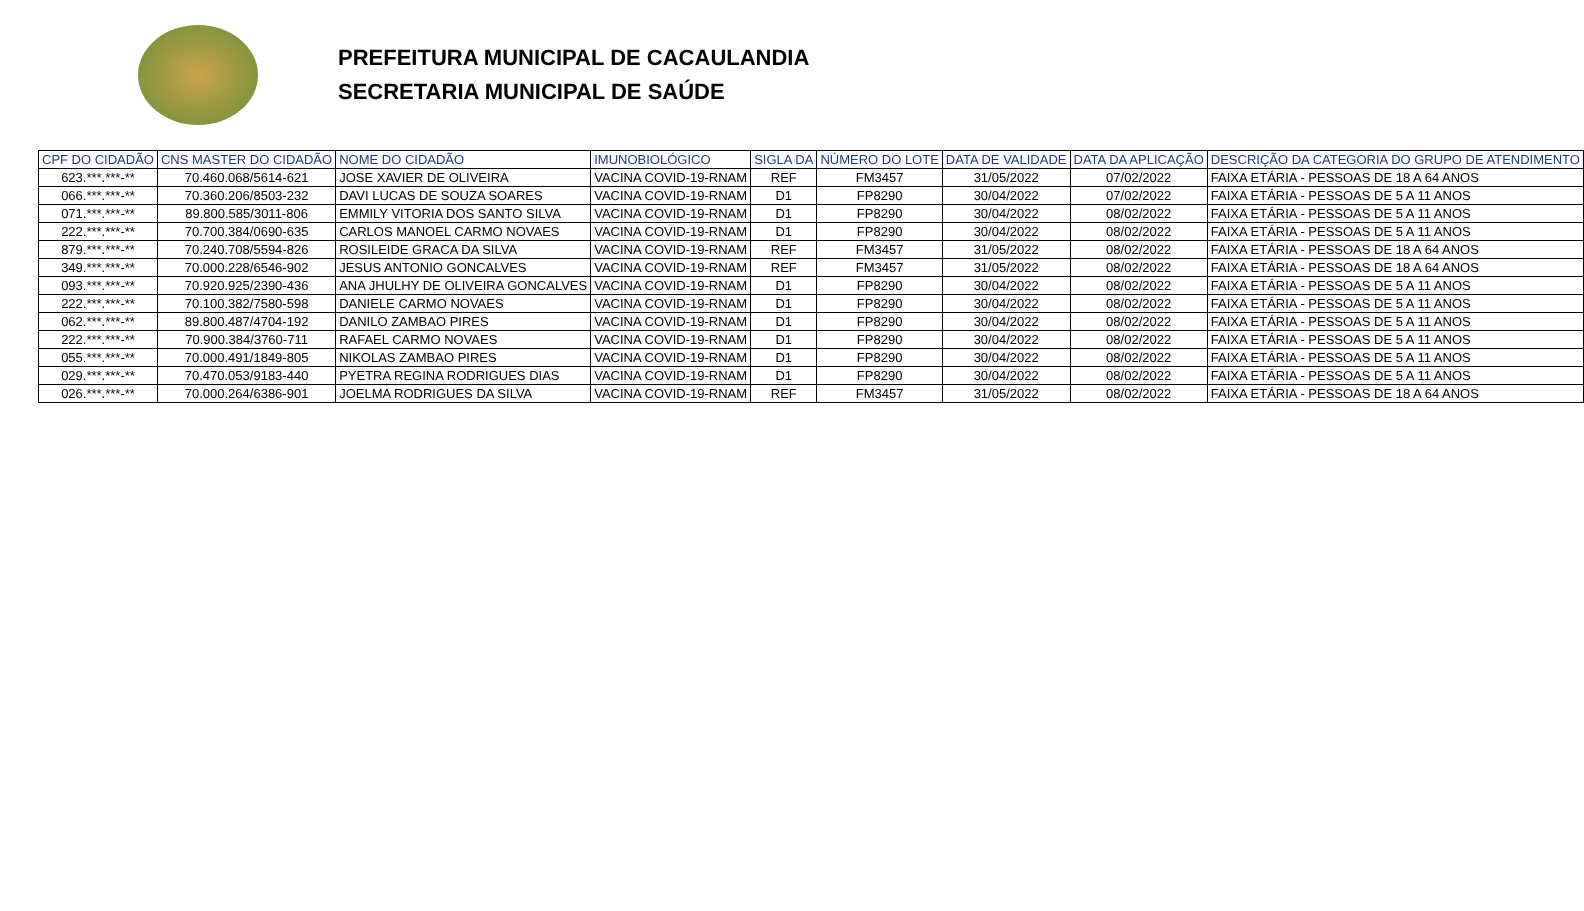PREFEITURA MUNICIPAL DE CACAULANDIA
SECRETARIA MUNICIPAL DE SAÚDE
| CPF DO CIDADÃO | CNS MASTER DO CIDADÃO | NOME DO CIDADÃO | IMUNOBIOLÓGICO | SIGLA DA | NÚMERO DO LOTE | DATA DE VALIDADE | DATA DA APLICAÇÃO | DESCRIÇÃO DA CATEGORIA DO GRUPO DE ATENDIMENTO |
| --- | --- | --- | --- | --- | --- | --- | --- | --- |
| 623.***.***-** | 70.460.068/5614-621 | JOSE XAVIER DE OLIVEIRA | VACINA COVID-19-RNAM | REF | FM3457 | 31/05/2022 | 07/02/2022 | FAIXA ETÁRIA - PESSOAS DE 18 A 64 ANOS |
| 066.***.***-** | 70.360.206/8503-232 | DAVI LUCAS DE SOUZA SOARES | VACINA COVID-19-RNAM | D1 | FP8290 | 30/04/2022 | 07/02/2022 | FAIXA ETÁRIA - PESSOAS DE 5 A 11 ANOS |
| 071.***.***-** | 89.800.585/3011-806 | EMMILY VITORIA DOS SANTO SILVA | VACINA COVID-19-RNAM | D1 | FP8290 | 30/04/2022 | 08/02/2022 | FAIXA ETÁRIA - PESSOAS DE 5 A 11 ANOS |
| 222.***.***-** | 70.700.384/0690-635 | CARLOS MANOEL CARMO NOVAES | VACINA COVID-19-RNAM | D1 | FP8290 | 30/04/2022 | 08/02/2022 | FAIXA ETÁRIA - PESSOAS DE 5 A 11 ANOS |
| 879.***.***-** | 70.240.708/5594-826 | ROSILEIDE GRACA DA SILVA | VACINA COVID-19-RNAM | REF | FM3457 | 31/05/2022 | 08/02/2022 | FAIXA ETÁRIA - PESSOAS DE 18 A 64 ANOS |
| 349.***.***-** | 70.000.228/6546-902 | JESUS ANTONIO GONCALVES | VACINA COVID-19-RNAM | REF | FM3457 | 31/05/2022 | 08/02/2022 | FAIXA ETÁRIA - PESSOAS DE 18 A 64 ANOS |
| 093.***.***-** | 70.920.925/2390-436 | ANA JHULHY DE OLIVEIRA GONCALVES | VACINA COVID-19-RNAM | D1 | FP8290 | 30/04/2022 | 08/02/2022 | FAIXA ETÁRIA - PESSOAS DE 5 A 11 ANOS |
| 222.***.***-** | 70.100.382/7580-598 | DANIELE CARMO NOVAES | VACINA COVID-19-RNAM | D1 | FP8290 | 30/04/2022 | 08/02/2022 | FAIXA ETÁRIA - PESSOAS DE 5 A 11 ANOS |
| 062.***.***-** | 89.800.487/4704-192 | DANILO ZAMBAO PIRES | VACINA COVID-19-RNAM | D1 | FP8290 | 30/04/2022 | 08/02/2022 | FAIXA ETÁRIA - PESSOAS DE 5 A 11 ANOS |
| 222.***.***-** | 70.900.384/3760-711 | RAFAEL CARMO NOVAES | VACINA COVID-19-RNAM | D1 | FP8290 | 30/04/2022 | 08/02/2022 | FAIXA ETÁRIA - PESSOAS DE 5 A 11 ANOS |
| 055.***.***-** | 70.000.491/1849-805 | NIKOLAS ZAMBAO PIRES | VACINA COVID-19-RNAM | D1 | FP8290 | 30/04/2022 | 08/02/2022 | FAIXA ETÁRIA - PESSOAS DE 5 A 11 ANOS |
| 029.***.***-** | 70.470.053/9183-440 | PYETRA REGINA RODRIGUES DIAS | VACINA COVID-19-RNAM | D1 | FP8290 | 30/04/2022 | 08/02/2022 | FAIXA ETÁRIA - PESSOAS DE 5 A 11 ANOS |
| 026.***.***-** | 70.000.264/6386-901 | JOELMA RODRIGUES DA SILVA | VACINA COVID-19-RNAM | REF | FM3457 | 31/05/2022 | 08/02/2022 | FAIXA ETÁRIA - PESSOAS DE 18 A 64 ANOS |